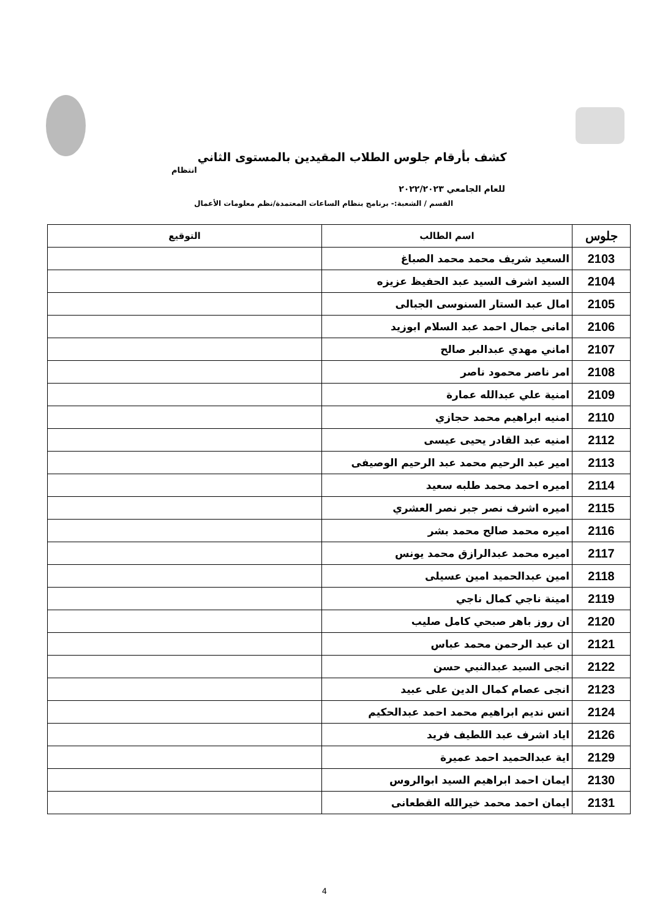كشف بأرقام جلوس الطلاب المقيدين بالمستوى الثاني
انتظام
للعام الجامعي ٢٠٢٢/٢٠٢٣
القسم / الشعبة:- برنامج بنظام الساعات المعتمدة/نظم معلومات الأعمال
| جلوس | اسم الطالب | التوقيع |
| --- | --- | --- |
| 2103 | السعيد شريف محمد محمد الصباغ | |
| 2104 | السيد اشرف السيد عبد الحفيظ عزيزه | |
| 2105 | امال عبد الستار السنوسى الجبالى | |
| 2106 | امانى جمال احمد عبد السلام ابوزيد | |
| 2107 | اماني مهدي عبدالبر صالح | |
| 2108 | امر ناصر محمود ناصر | |
| 2109 | امنية علي عبدالله عمارة | |
| 2110 | امنيه ابراهيم محمد حجازي | |
| 2112 | امنيه عبد القادر يحيى عيسى | |
| 2113 | امير عبد الرحيم محمد عبد الرحيم الوصيفى | |
| 2114 | اميره احمد محمد طلبه سعيد | |
| 2115 | اميره اشرف نصر جبر نصر العشري | |
| 2116 | اميره محمد صالح محمد بشر | |
| 2117 | اميره محمد عبدالرازق محمد يونس | |
| 2118 | امين عبدالحميد امين عسيلى | |
| 2119 | امينة ناجي كمال ناجي | |
| 2120 | ان روز باهر صبحي كامل صليب | |
| 2121 | ان عبد الرحمن محمد عباس | |
| 2122 | انجى السيد عبدالنبي حسن | |
| 2123 | انجى عصام كمال الدين على عبيد | |
| 2124 | انس نديم ابراهيم محمد احمد عبدالحكيم | |
| 2126 | اياد اشرف عبد اللطيف فريد | |
| 2129 | اية عبدالحميد احمد عميرة | |
| 2130 | ايمان احمد ابراهيم السيد ابوالروس | |
| 2131 | ايمان احمد محمد خيرالله القطعانى | |
4